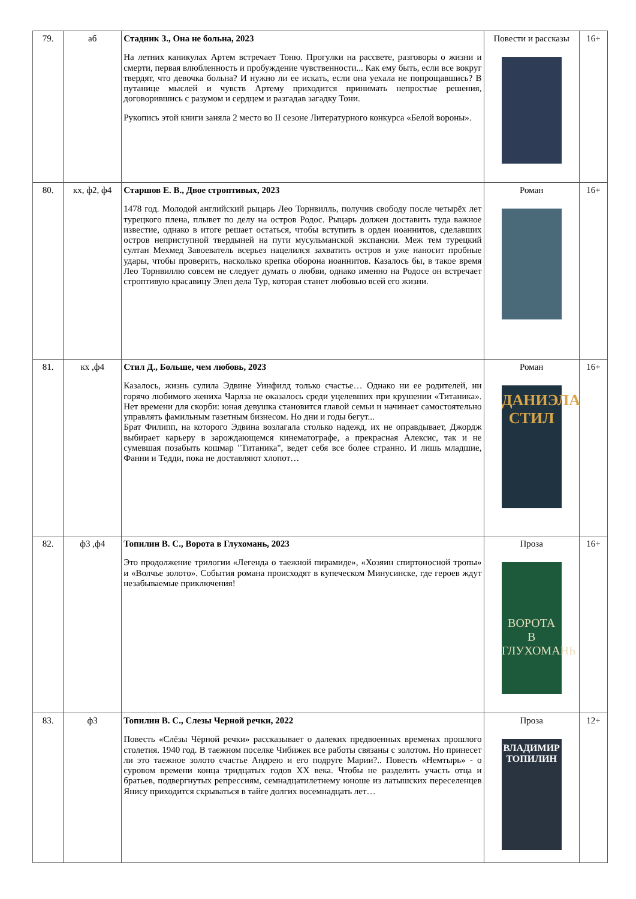| 79. | аб | Стадник З., Она не больна, 2023 На летних каникулах Артем встречает Тоню. Прогулки на рассвете, разговоры о жизни и смерти, первая влюбленность и пробуждение чувственности... Как ему быть, если все вокруг твердят, что девочка больна? И нужно ли ее искать, если она уехала не попрощавшись? В путанице мыслей и чувств Артему приходится принимать непростые решения, договорившись с разумом и сердцем и разгадав загадку Тони. Рукопись этой книги заняла 2 место во II сезоне Литературного конкурса «Белой вороны». | Повести и рассказы | 16+ |
| 80. | кх, ф2, ф4 | Старшов Е. В., Двое строптивых, 2023 1478 год. Молодой английский рыцарь Лео Торнвилль, получив свободу после четырёх лет турецкого плена, плывет по делу на остров Родос. Рыцарь должен доставить туда важное известие, однако в итоге решает остаться, чтобы вступить в орден иоаннитов, сделавших остров неприступной твердыней на пути мусульманской экспансии. Меж тем турецкий султан Мехмед Завоеватель всерьез нацелился захватить остров и уже наносит пробные удары, чтобы проверить, насколько крепка оборона иоаннитов. Казалось бы, в такое время Лео Торнвиллю совсем не следует думать о любви, однако именно на Родосе он встречает строптивую красавицу Элен дела Тур, которая станет любовью всей его жизни. | Роман | 16+ |
| 81. | кх ,ф4 | Стил Д., Больше, чем любовь, 2023 Казалось, жизнь сулила Эдвине Уинфилд только счастье… Однако ни ее родителей, ни горячо любимого жениха Чарлза не оказалось среди уцелевших при крушении «Титаника». Нет времени для скорби: юная девушка становится главой семьи и начинает самостоятельно управлять фамильным газетным бизнесом. Но дни и годы бегут... Брат Филипп, на которого Эдвина возлагала столько надежд, их не оправдывает, Джордж выбирает карьеру в зарождающемся кинематографе, а прекрасная Алексис, так и не сумевшая позабыть кошмар "Титаника", ведет себя все более странно. И лишь младшие, Фанни и Тедди, пока не доставляют хлопот… | Роман ДАНИЭЛА СТИЛ | 16+ |
| 82. | ф3 ,ф4 | Топилин В. С., Ворота в Глухомань, 2023 Это продолжение трилогии «Легенда о таежной пирамиде», «Хозяин спиртоносной тропы» и «Волчье золото». События романа происходят в купеческом Минусинске, где героев ждут незабываемые приключения! | Проза ВОРОТА В ГЛУХОМАНЬ | 16+ |
| 83. | ф3 | Топилин В. С., Слезы Черной речки, 2022 Повесть «Слёзы Чёрной речки» рассказывает о далеких предвоенных временах прошлого столетия. 1940 год. В таежном поселке Чибижек все работы связаны с золотом. Но принесет ли это таежное золото счастье Андрею и его подруге Марии?.. Повесть «Немтырь» - о суровом времени конца тридцатых годов XX века. Чтобы не разделить участь отца и братьев, подвергнутых репрессиям, семнадцатилетнему юноше из латышских переселенцев Янису приходится скрываться в тайге долгих восемнадцать лет… | Проза ВЛАДИМИР ТОПИЛИН | 12+ |